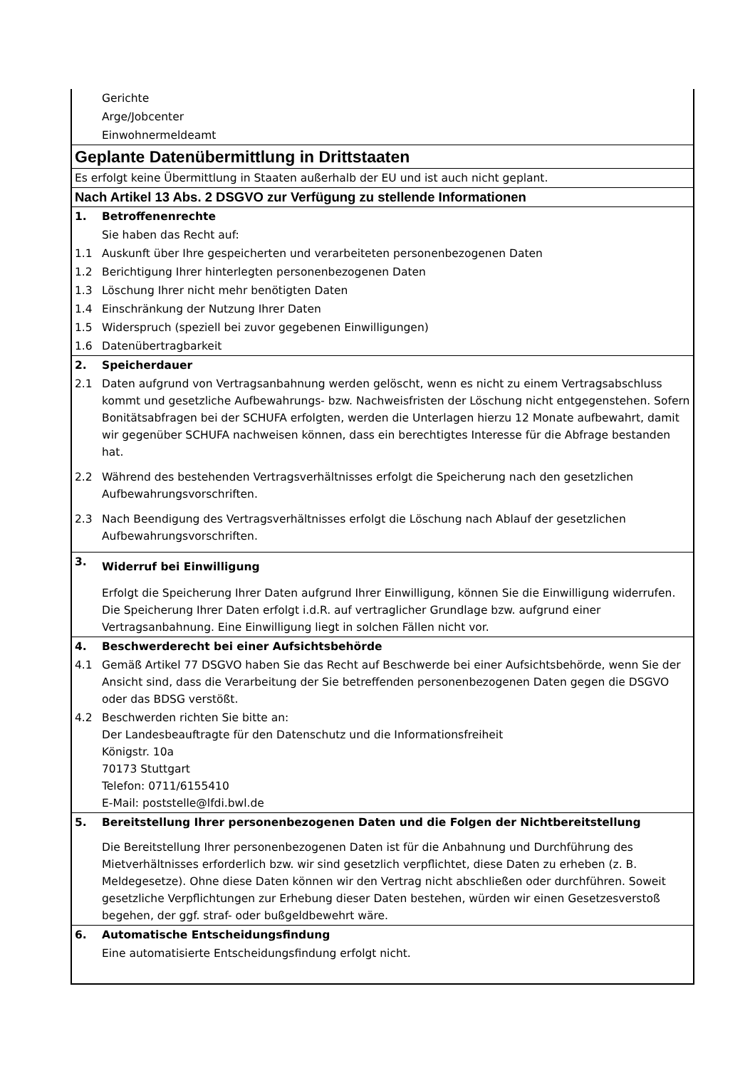| | Gerichte |
| | Arge/Jobcenter |
| | Einwohnermeldeamt |
| Geplante Datenübermittlung in Drittstaaten | |
| Es erfolgt keine Übermittlung in Staaten außerhalb der EU und ist auch nicht geplant. | |
| Nach Artikel 13 Abs. 2 DSGVO zur Verfügung zu stellende Informationen | |
| 1. | Betroffenenrechte |
| | Sie haben das Recht auf: |
| 1.1 | Auskunft über Ihre gespeicherten und verarbeiteten personenbezogenen Daten |
| 1.2 | Berichtigung Ihrer hinterlegten personenbezogenen Daten |
| 1.3 | Löschung Ihrer nicht mehr benötigten Daten |
| 1.4 | Einschränkung der Nutzung Ihrer Daten |
| 1.5 | Widerspruch (speziell bei zuvor gegebenen Einwilligungen) |
| 1.6 | Datenübertragbarkeit |
| 2. | Speicherdauer |
| 2.1 | Daten aufgrund von Vertragsanbahnung werden gelöscht, wenn es nicht zu einem Vertragsabschluss kommt und gesetzliche Aufbewahrungs- bzw. Nachweisfristen der Löschung nicht entgegenstehen. Sofern Bonitätsabfragen bei der SCHUFA erfolgten, werden die Unterlagen hierzu 12 Monate aufbewahrt, damit wir gegenüber SCHUFA nachweisen können, dass ein berechtigtes Interesse für die Abfrage bestanden hat. |
| 2.2 | Während des bestehenden Vertragsverhältnisses erfolgt die Speicherung nach den gesetzlichen Aufbewahrungsvorschriften. |
| 2.3 | Nach Beendigung des Vertragsverhältnisses erfolgt die Löschung nach Ablauf der gesetzlichen Aufbewahrungsvorschriften. |
| 3. | Widerruf bei Einwilligung |
| | Erfolgt die Speicherung Ihrer Daten aufgrund Ihrer Einwilligung, können Sie die Einwilligung widerrufen. Die Speicherung Ihrer Daten erfolgt i.d.R. auf vertraglicher Grundlage bzw. aufgrund einer Vertragsanbahnung. Eine Einwilligung liegt in solchen Fällen nicht vor. |
| 4. | Beschwerderecht bei einer Aufsichtsbehörde |
| 4.1 | Gemäß Artikel 77 DSGVO haben Sie das Recht auf Beschwerde bei einer Aufsichtsbehörde, wenn Sie der Ansicht sind, dass die Verarbeitung der Sie betreffenden personenbezogenen Daten gegen die DSGVO oder das BDSG verstößt. |
| 4.2 | Beschwerden richten Sie bitte an: Der Landesbeauftragte für den Datenschutz und die Informationsfreiheit Königstr. 10a 70173 Stuttgart Telefon: 0711/6155410 E-Mail: poststelle@lfdi.bwl.de |
| 5. | Bereitstellung Ihrer personenbezogenen Daten und die Folgen der Nichtbereitstellung |
| | Die Bereitstellung Ihrer personenbezogenen Daten ist für die Anbahnung und Durchführung des Mietverhältnisses erforderlich bzw. wir sind gesetzlich verpflichtet, diese Daten zu erheben (z. B. Meldegesetze). Ohne diese Daten können wir den Vertrag nicht abschließen oder durchführen. Soweit gesetzliche Verpflichtungen zur Erhebung dieser Daten bestehen, würden wir einen Gesetzesverstoß begehen, der ggf. straf- oder bußgeldbewehrt wäre. |
| 6. | Automatische Entscheidungsfindung |
| | Eine automatisierte Entscheidungsfindung erfolgt nicht. |